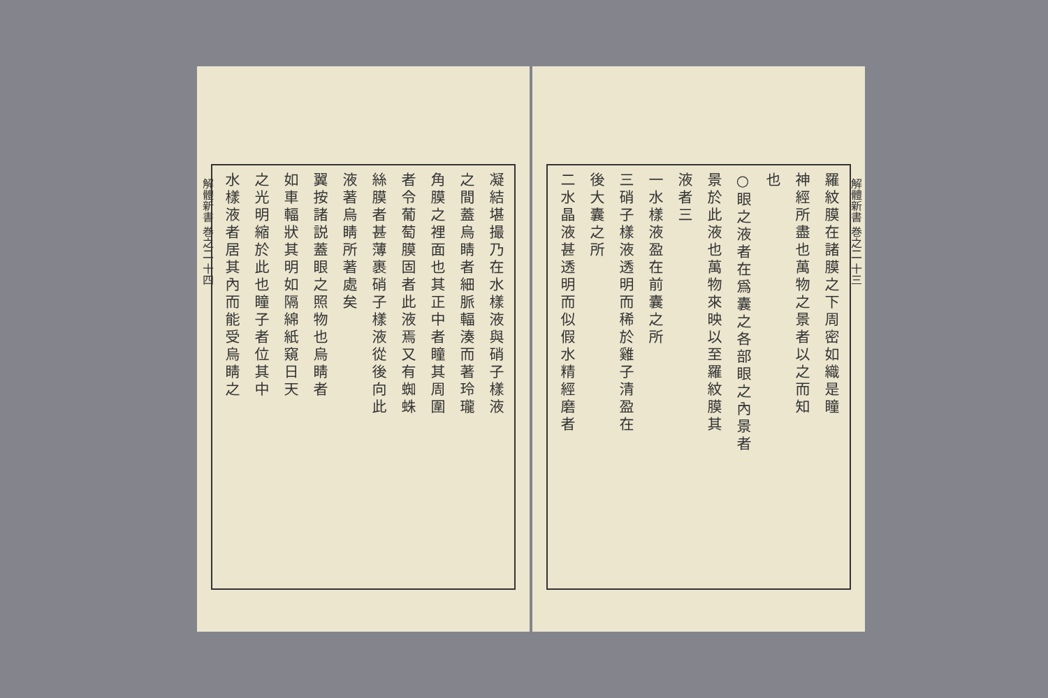解體新書 巻之二 十四
凝結堪撮乃在水樣液與硝子樣液
之間蓋烏睛者細脈輻湊而著玲瓏
角膜之裡面也其正中者瞳其周圍
者令葡萄膜固者此液焉又有蜘蛛
絲膜者甚薄裹硝子樣液從後向此
液著烏睛所著處矣
翼按諸説蓋眼之照物也烏睛者
如車輻狀其明如隔綿紙窺日天
之光明縮於此也瞳子者位其中
水樣液者居其內而能受烏睛之
解體新書 巻之二 十三
羅紋膜在諸膜之下周密如織是瞳
神經所盡也萬物之景者以之而知
也
○眼之液者在爲囊之各部眼之內景者
景於此液也萬物來映以至羅紋膜其
液者三
一水樣液盈在前囊之所
三硝子樣液透明而稀於雞子清盈在
後大囊之所
二水晶液甚透明而似假水精經磨者